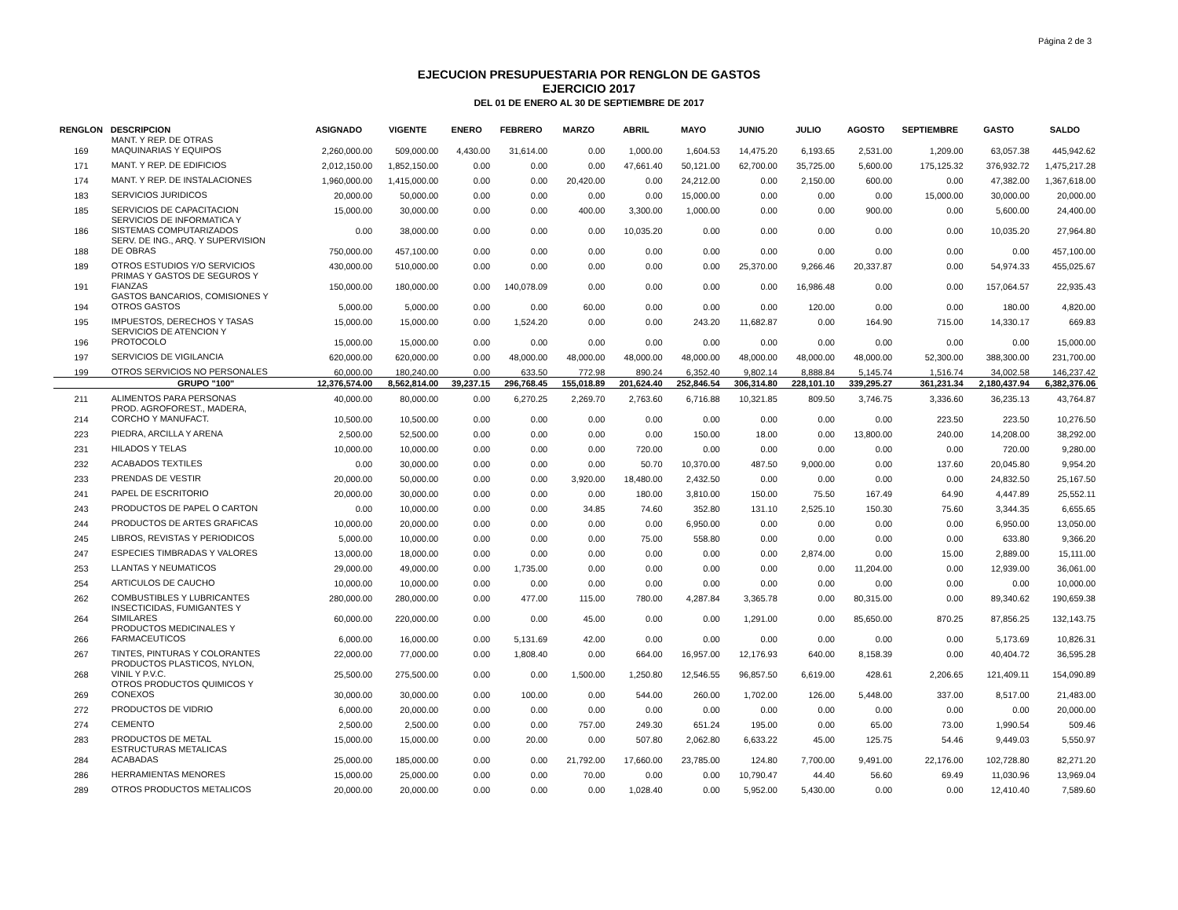Página 2 de 3
EJECUCION PRESUPUESTARIA POR RENGLON DE GASTOS
EJERCICIO 2017
DEL 01 DE ENERO AL 30 DE SEPTIEMBRE DE 2017
| RENGLON | DESCRIPCION | ASIGNADO | VIGENTE | ENERO | FEBRERO | MARZO | ABRIL | MAYO | JUNIO | JULIO | AGOSTO | SEPTIEMBRE | GASTO | SALDO |
| --- | --- | --- | --- | --- | --- | --- | --- | --- | --- | --- | --- | --- | --- | --- |
| 169 | MANT. Y REP. DE OTRAS MAQUINARIAS Y EQUIPOS | 2,260,000.00 | 509,000.00 | 4,430.00 | 31,614.00 | 0.00 | 1,000.00 | 1,604.53 | 14,475.20 | 6,193.65 | 2,531.00 | 1,209.00 | 63,057.38 | 445,942.62 |
| 171 | MANT. Y REP. DE EDIFICIOS | 2,012,150.00 | 1,852,150.00 | 0.00 | 0.00 | 0.00 | 47,661.40 | 50,121.00 | 62,700.00 | 35,725.00 | 5,600.00 | 175,125.32 | 376,932.72 | 1,475,217.28 |
| 174 | MANT. Y REP. DE INSTALACIONES | 1,960,000.00 | 1,415,000.00 | 0.00 | 0.00 | 20,420.00 | 0.00 | 24,212.00 | 0.00 | 2,150.00 | 600.00 | 0.00 | 47,382.00 | 1,367,618.00 |
| 183 | SERVICIOS JURIDICOS | 20,000.00 | 50,000.00 | 0.00 | 0.00 | 0.00 | 0.00 | 15,000.00 | 0.00 | 0.00 | 0.00 | 15,000.00 | 30,000.00 | 20,000.00 |
| 185 | SERVICIOS DE CAPACITACION | 15,000.00 | 30,000.00 | 0.00 | 0.00 | 400.00 | 3,300.00 | 1,000.00 | 0.00 | 0.00 | 900.00 | 0.00 | 5,600.00 | 24,400.00 |
| 186 | SERVICIOS DE INFORMATICA Y SISTEMAS COMPUTARIZADOS | 0.00 | 38,000.00 | 0.00 | 0.00 | 0.00 | 10,035.20 | 0.00 | 0.00 | 0.00 | 0.00 | 0.00 | 10,035.20 | 27,964.80 |
| 188 | SERV. DE ING., ARQ. Y SUPERVISION DE OBRAS | 750,000.00 | 457,100.00 | 0.00 | 0.00 | 0.00 | 0.00 | 0.00 | 0.00 | 0.00 | 0.00 | 0.00 | 0.00 | 457,100.00 |
| 189 | OTROS ESTUDIOS Y/O SERVICIOS | 430,000.00 | 510,000.00 | 0.00 | 0.00 | 0.00 | 0.00 | 0.00 | 25,370.00 | 9,266.46 | 20,337.87 | 0.00 | 54,974.33 | 455,025.67 |
| 191 | PRIMAS Y GASTOS DE SEGUROS Y FIANZAS | 150,000.00 | 180,000.00 | 0.00 | 140,078.09 | 0.00 | 0.00 | 0.00 | 0.00 | 16,986.48 | 0.00 | 0.00 | 157,064.57 | 22,935.43 |
| 194 | GASTOS BANCARIOS, COMISIONES Y OTROS GASTOS | 5,000.00 | 5,000.00 | 0.00 | 0.00 | 60.00 | 0.00 | 0.00 | 0.00 | 120.00 | 0.00 | 0.00 | 180.00 | 4,820.00 |
| 195 | IMPUESTOS, DERECHOS Y TASAS | 15,000.00 | 15,000.00 | 0.00 | 1,524.20 | 0.00 | 0.00 | 243.20 | 11,682.87 | 0.00 | 164.90 | 715.00 | 14,330.17 | 669.83 |
| 196 | SERVICIOS DE ATENCION Y PROTOCOLO | 15,000.00 | 15,000.00 | 0.00 | 0.00 | 0.00 | 0.00 | 0.00 | 0.00 | 0.00 | 0.00 | 0.00 | 0.00 | 15,000.00 |
| 197 | SERVICIOS DE VIGILANCIA | 620,000.00 | 620,000.00 | 0.00 | 48,000.00 | 48,000.00 | 48,000.00 | 48,000.00 | 48,000.00 | 48,000.00 | 48,000.00 | 52,300.00 | 388,300.00 | 231,700.00 |
| 199 | OTROS SERVICIOS NO PERSONALES | 60,000.00 | 180,240.00 | 0.00 | 633.50 | 772.98 | 890.24 | 6,352.40 | 9,802.14 | 8,888.84 | 5,145.74 | 1,516.74 | 34,002.58 | 146,237.42 |
| | GRUPO "100" | 12,376,574.00 | 8,562,814.00 | 39,237.15 | 296,768.45 | 155,018.89 | 201,624.40 | 252,846.54 | 306,314.80 | 228,101.10 | 339,295.27 | 361,231.34 | 2,180,437.94 | 6,382,376.06 |
| 211 | ALIMENTOS PARA PERSONAS | 40,000.00 | 80,000.00 | 0.00 | 6,270.25 | 2,269.70 | 2,763.60 | 6,716.88 | 10,321.85 | 809.50 | 3,746.75 | 3,336.60 | 36,235.13 | 43,764.87 |
| 214 | PROD. AGROFOREST., MADERA, CORCHO Y MANUFACT. | 10,500.00 | 10,500.00 | 0.00 | 0.00 | 0.00 | 0.00 | 0.00 | 0.00 | 0.00 | 0.00 | 223.50 | 223.50 | 10,276.50 |
| 223 | PIEDRA, ARCILLA Y ARENA | 2,500.00 | 52,500.00 | 0.00 | 0.00 | 0.00 | 0.00 | 150.00 | 18.00 | 0.00 | 13,800.00 | 240.00 | 14,208.00 | 38,292.00 |
| 231 | HILADOS Y TELAS | 10,000.00 | 10,000.00 | 0.00 | 0.00 | 0.00 | 720.00 | 0.00 | 0.00 | 0.00 | 0.00 | 0.00 | 720.00 | 9,280.00 |
| 232 | ACABADOS TEXTILES | 0.00 | 30,000.00 | 0.00 | 0.00 | 0.00 | 50.70 | 10,370.00 | 487.50 | 9,000.00 | 0.00 | 137.60 | 20,045.80 | 9,954.20 |
| 233 | PRENDAS DE VESTIR | 20,000.00 | 50,000.00 | 0.00 | 0.00 | 3,920.00 | 18,480.00 | 2,432.50 | 0.00 | 0.00 | 0.00 | 0.00 | 24,832.50 | 25,167.50 |
| 241 | PAPEL DE ESCRITORIO | 20,000.00 | 30,000.00 | 0.00 | 0.00 | 0.00 | 180.00 | 3,810.00 | 150.00 | 75.50 | 167.49 | 64.90 | 4,447.89 | 25,552.11 |
| 243 | PRODUCTOS DE PAPEL O CARTON | 0.00 | 10,000.00 | 0.00 | 0.00 | 34.85 | 74.60 | 352.80 | 131.10 | 2,525.10 | 150.30 | 75.60 | 3,344.35 | 6,655.65 |
| 244 | PRODUCTOS DE ARTES GRAFICAS | 10,000.00 | 20,000.00 | 0.00 | 0.00 | 0.00 | 0.00 | 6,950.00 | 0.00 | 0.00 | 0.00 | 0.00 | 6,950.00 | 13,050.00 |
| 245 | LIBROS, REVISTAS Y PERIODICOS | 5,000.00 | 10,000.00 | 0.00 | 0.00 | 0.00 | 75.00 | 558.80 | 0.00 | 0.00 | 0.00 | 0.00 | 633.80 | 9,366.20 |
| 247 | ESPECIES TIMBRADAS Y VALORES | 13,000.00 | 18,000.00 | 0.00 | 0.00 | 0.00 | 0.00 | 0.00 | 0.00 | 2,874.00 | 0.00 | 15.00 | 2,889.00 | 15,111.00 |
| 253 | LLANTAS Y NEUMATICOS | 29,000.00 | 49,000.00 | 0.00 | 1,735.00 | 0.00 | 0.00 | 0.00 | 0.00 | 0.00 | 11,204.00 | 0.00 | 12,939.00 | 36,061.00 |
| 254 | ARTICULOS DE CAUCHO | 10,000.00 | 10,000.00 | 0.00 | 0.00 | 0.00 | 0.00 | 0.00 | 0.00 | 0.00 | 0.00 | 0.00 | 0.00 | 10,000.00 |
| 262 | COMBUSTIBLES Y LUBRICANTES | 280,000.00 | 280,000.00 | 0.00 | 477.00 | 115.00 | 780.00 | 4,287.84 | 3,365.78 | 0.00 | 80,315.00 | 0.00 | 89,340.62 | 190,659.38 |
| 264 | INSECTICIDAS, FUMIGANTES Y SIMILARES | 60,000.00 | 220,000.00 | 0.00 | 0.00 | 45.00 | 0.00 | 0.00 | 1,291.00 | 0.00 | 85,650.00 | 870.25 | 87,856.25 | 132,143.75 |
| 266 | PRODUCTOS MEDICINALES Y FARMACEUTICOS | 6,000.00 | 16,000.00 | 0.00 | 5,131.69 | 42.00 | 0.00 | 0.00 | 0.00 | 0.00 | 0.00 | 0.00 | 5,173.69 | 10,826.31 |
| 267 | TINTES, PINTURAS Y COLORANTES | 22,000.00 | 77,000.00 | 0.00 | 1,808.40 | 0.00 | 664.00 | 16,957.00 | 12,176.93 | 640.00 | 8,158.39 | 0.00 | 40,404.72 | 36,595.28 |
| 268 | PRODUCTOS PLASTICOS, NYLON, VINIL Y P.V.C. | 25,500.00 | 275,500.00 | 0.00 | 0.00 | 1,500.00 | 1,250.80 | 12,546.55 | 96,857.50 | 6,619.00 | 428.61 | 2,206.65 | 121,409.11 | 154,090.89 |
| 269 | OTROS PRODUCTOS QUIMICOS Y CONEXOS | 30,000.00 | 30,000.00 | 0.00 | 100.00 | 0.00 | 544.00 | 260.00 | 1,702.00 | 126.00 | 5,448.00 | 337.00 | 8,517.00 | 21,483.00 |
| 272 | PRODUCTOS DE VIDRIO | 6,000.00 | 20,000.00 | 0.00 | 0.00 | 0.00 | 0.00 | 0.00 | 0.00 | 0.00 | 0.00 | 0.00 | 0.00 | 20,000.00 |
| 274 | CEMENTO | 2,500.00 | 2,500.00 | 0.00 | 0.00 | 757.00 | 249.30 | 651.24 | 195.00 | 0.00 | 65.00 | 73.00 | 1,990.54 | 509.46 |
| 283 | PRODUCTOS DE METAL | 15,000.00 | 15,000.00 | 0.00 | 20.00 | 0.00 | 507.80 | 2,062.80 | 6,633.22 | 45.00 | 125.75 | 54.46 | 9,449.03 | 5,550.97 |
| 284 | ESTRUCTURAS METALICAS ACABADAS | 25,000.00 | 185,000.00 | 0.00 | 0.00 | 21,792.00 | 17,660.00 | 23,785.00 | 124.80 | 7,700.00 | 9,491.00 | 22,176.00 | 102,728.80 | 82,271.20 |
| 286 | HERRAMIENTAS MENORES | 15,000.00 | 25,000.00 | 0.00 | 0.00 | 70.00 | 0.00 | 0.00 | 10,790.47 | 44.40 | 56.60 | 69.49 | 11,030.96 | 13,969.04 |
| 289 | OTROS PRODUCTOS METALICOS | 20,000.00 | 20,000.00 | 0.00 | 0.00 | 0.00 | 1,028.40 | 0.00 | 5,952.00 | 5,430.00 | 0.00 | 0.00 | 12,410.40 | 7,589.60 |